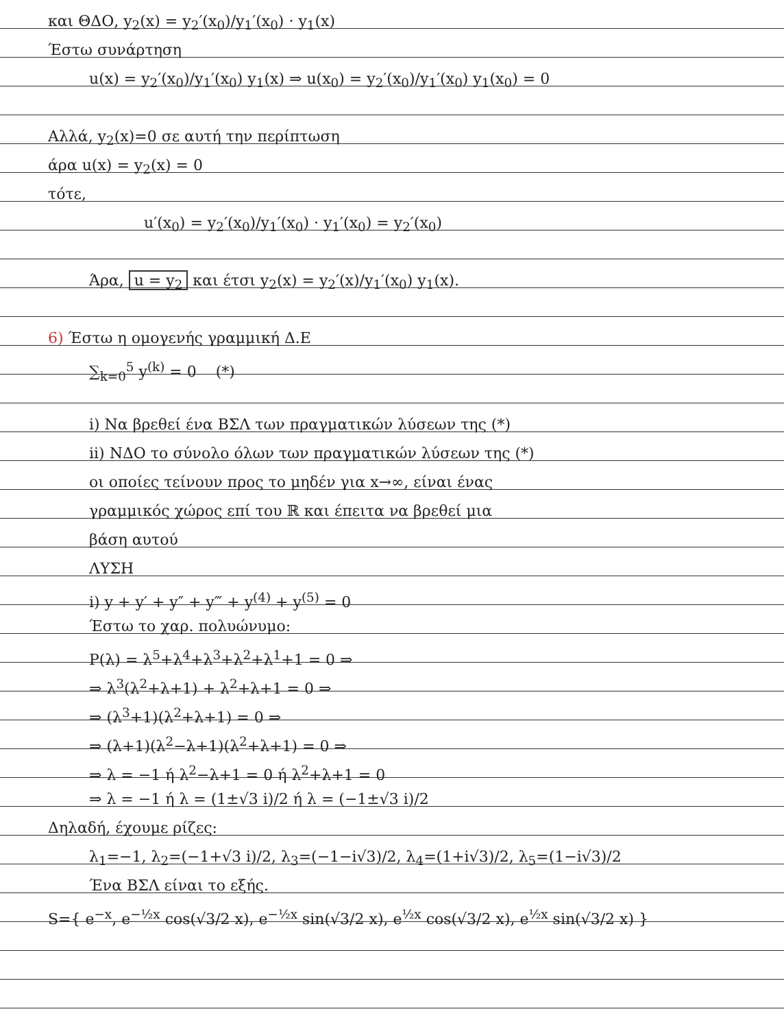και ΘΔΟ, y<sub>2</sub>(x) = y<sub>2</sub>′(x<sub>0</sub>)/y<sub>1</sub>′(x<sub>0</sub>) · y<sub>1</sub>(x)
Έστω συνάρτηση
u(x) = y<sub>2</sub>′(x<sub>0</sub>)/y<sub>1</sub>′(x<sub>0</sub>) y<sub>1</sub>(x) ⇒ u(x<sub>0</sub>) = y<sub>2</sub>′(x<sub>0</sub>)/y<sub>1</sub>′(x<sub>0</sub>) y<sub>1</sub>(x<sub>0</sub>) = 0
Αλλά, y<sub>2</sub>(x)=0 σε αυτή την περίπτωση
άρα u(x) = y<sub>2</sub>(x) = 0
τότε,
u′(x<sub>0</sub>) = y<sub>2</sub>′(x<sub>0</sub>)/y<sub>1</sub>′(x<sub>0</sub>) · y<sub>1</sub>′(x<sub>0</sub>) = y<sub>2</sub>′(x<sub>0</sub>)
Άρα, u = y<sub>2</sub> και έτσι y<sub>2</sub>(x) = y<sub>2</sub>′(x)/y<sub>1</sub>′(x<sub>0</sub>) y<sub>1</sub>(x).
6) Έστω η ομογενής γραμμική Δ.Ε
∑<sub>k=0</sub><sup>5</sup> y<sup>(k)</sup> = 0 (*)
i) Να βρεθεί ένα ΒΣΛ των πραγματικών λύσεων της (*)
ii) ΝΔΟ το σύνολο όλων των πραγματικών λύσεων της (*)
οι οποίες τείνουν προς το μηδέν για x→∞, είναι ένας
γραμμικός χώρος επί του ℝ και έπειτα να βρεθεί μια
βάση αυτού
ΛΥΣΗ
i) y + y′ + y″ + y‴ + y<sup>(4)</sup> + y<sup>(5)</sup> = 0
Έστω το χαρ. πολυώνυμο:
P(λ) = λ<sup>5</sup>+λ<sup>4</sup>+λ<sup>3</sup>+λ<sup>2</sup>+λ<sup>1</sup>+1 = 0 ⇒
⇒ λ<sup>3</sup>(λ<sup>2</sup>+λ+1) + λ<sup>2</sup>+λ+1 = 0 ⇒
⇒ (λ<sup>3</sup>+1)(λ<sup>2</sup>+λ+1) = 0 ⇒
⇒ (λ+1)(λ<sup>2</sup>−λ+1)(λ<sup>2</sup>+λ+1) = 0 ⇒
⇒ λ = −1 ή λ<sup>2</sup>−λ+1 = 0 ή λ<sup>2</sup>+λ+1 = 0
⇒ λ = −1 ή λ = (1±√3 i)/2 ή λ = (−1±√3 i)/2
Δηλαδή, έχουμε ρίζες:
λ<sub>1</sub>=−1, λ<sub>2</sub>=(−1+√3 i)/2, λ<sub>3</sub>=(−1−i√3)/2, λ<sub>4</sub>=(1+i√3)/2, λ<sub>5</sub>=(1−i√3)/2
Ένα ΒΣΛ είναι το εξής.
S={ e<sup>−x</sup>, e<sup>−½x</sup> cos(√3/2 x), e<sup>−½x</sup> sin(√3/2 x), e<sup>½x</sup> cos(√3/2 x), e<sup>½x</sup> sin(√3/2 x) }